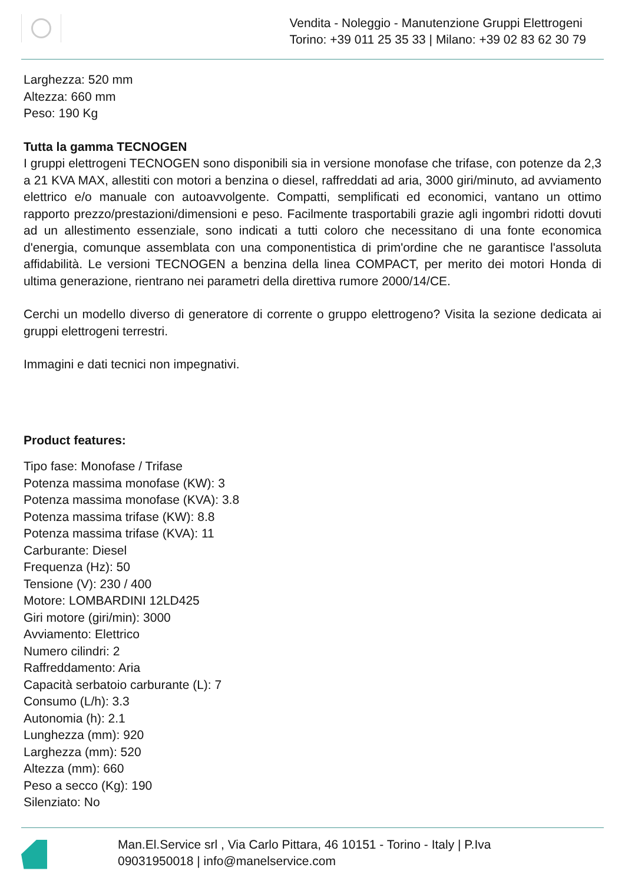Vendita - Noleggio - Manutenzione Gruppi Elettrogeni
Torino: +39 011 25 35 33 | Milano: +39 02 83 62 30 79
Larghezza: 520 mm
Altezza: 660 mm
Peso: 190 Kg
Tutta la gamma TECNOGEN
I gruppi elettrogeni TECNOGEN sono disponibili sia in versione monofase che trifase, con potenze da 2,3 a 21 KVA MAX, allestiti con motori a benzina o diesel, raffreddati ad aria, 3000 giri/minuto, ad avviamento elettrico e/o manuale con autoavvolgente. Compatti, semplificati ed economici, vantano un ottimo rapporto prezzo/prestazioni/dimensioni e peso. Facilmente trasportabili grazie agli ingombri ridotti dovuti ad un allestimento essenziale, sono indicati a tutti coloro che necessitano di una fonte economica d'energia, comunque assemblata con una componentistica di prim'ordine che ne garantisce l'assoluta affidabilità. Le versioni TECNOGEN a benzina della linea COMPACT, per merito dei motori Honda di ultima generazione, rientrano nei parametri della direttiva rumore 2000/14/CE.
Cerchi un modello diverso di generatore di corrente o gruppo elettrogeno? Visita la sezione dedicata ai gruppi elettrogeni terrestri.
Immagini e dati tecnici non impegnativi.
Product features:
Tipo fase: Monofase / Trifase
Potenza massima monofase (KW): 3
Potenza massima monofase (KVA): 3.8
Potenza massima trifase (KW): 8.8
Potenza massima trifase (KVA): 11
Carburante: Diesel
Frequenza (Hz): 50
Tensione (V): 230 / 400
Motore: LOMBARDINI 12LD425
Giri motore (giri/min): 3000
Avviamento: Elettrico
Numero cilindri: 2
Raffreddamento: Aria
Capacità serbatoio carburante (L): 7
Consumo (L/h): 3.3
Autonomia (h): 2.1
Lunghezza (mm): 920
Larghezza (mm): 520
Altezza (mm): 660
Peso a secco (Kg): 190
Silenziato: No
Man.El.Service srl , Via Carlo Pittara, 46 10151 - Torino - Italy | P.Iva
09031950018 | info@manelservice.com